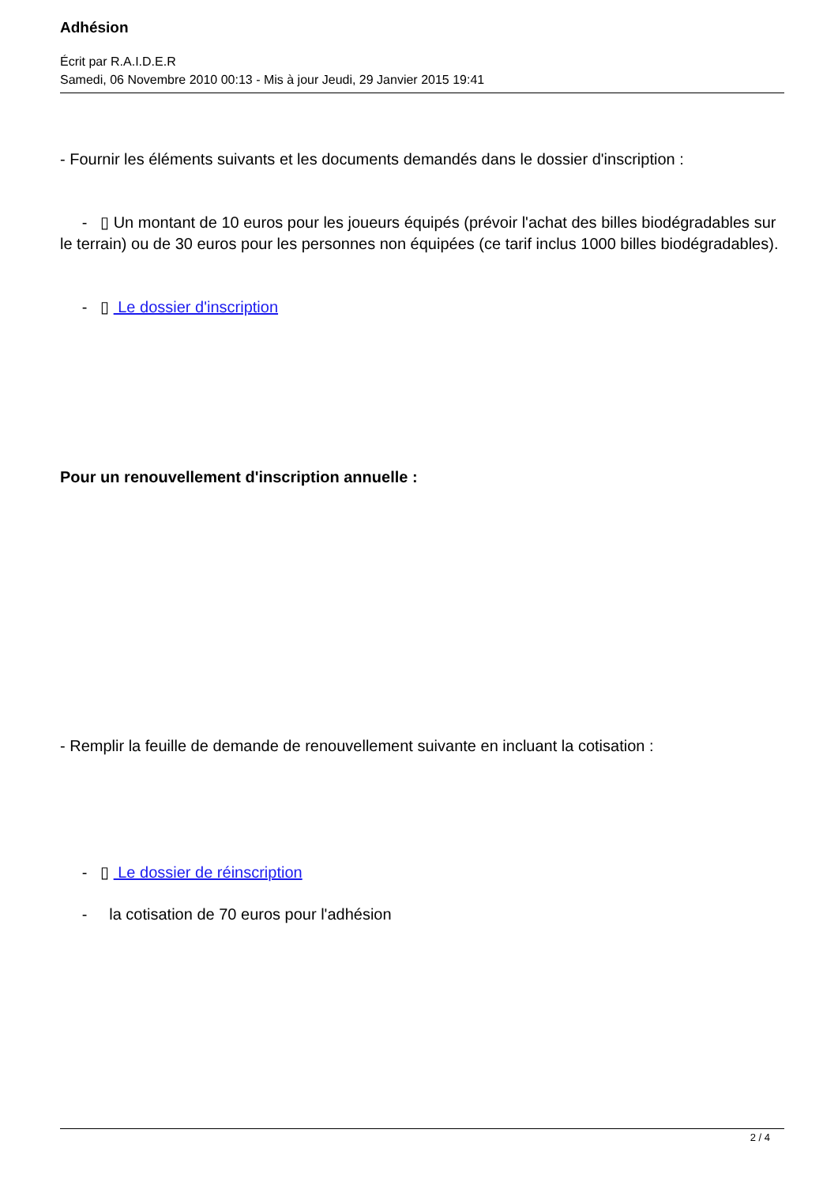Adhésion
Écrit par R.A.I.D.E.R
Samedi, 06 Novembre 2010 00:13 - Mis à jour Jeudi, 29 Janvier 2015 19:41
- Fournir les éléments suivants et les documents demandés dans le dossier d'inscription :
- ▯ Un montant de 10 euros pour les joueurs équipés (prévoir l'achat des billes biodégradables sur le terrain) ou de 30 euros pour les personnes non équipées (ce tarif inclus 1000 billes biodégradables).
- ▯ Le dossier d'inscription
Pour un renouvellement d'inscription annuelle :
- Remplir la feuille de demande de renouvellement suivante en incluant la cotisation :
- ▯ Le dossier de réinscription
- la cotisation de 70 euros pour l'adhésion
2 / 4